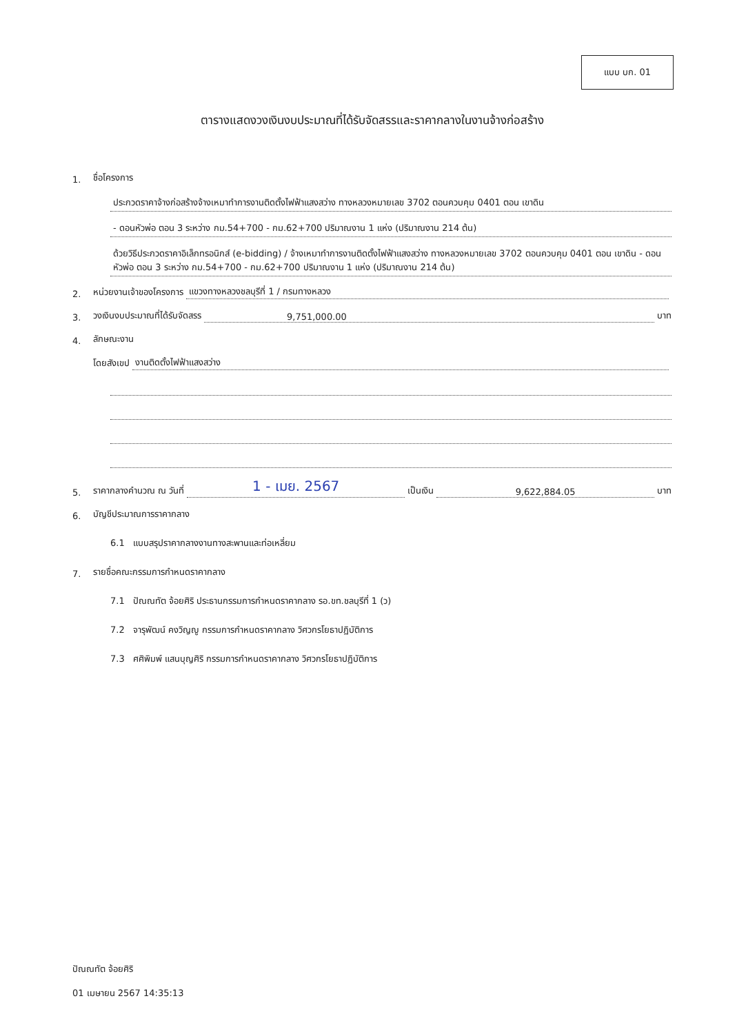แบบ บก. 01
ตารางแสดงวงเงินงบประมาณที่ได้รับจัดสรรและราคากลางในงานจ้างก่อสร้าง
1. ชื่อโครงการ
ประกวดราคาจ้างก่อสร้างจ้างเหมาทำการงานติดตั้งไฟฟ้าแสงสว่าง ทางหลวงหมายเลข 3702 ตอนควบคุม 0401 ตอน เขาดิน
- ดอนหัวพ่อ ตอน 3 ระหว่าง กม.54+700 - กม.62+700 ปริมาณงาน 1 แห่ง (ปริมาณงาน 214 ต้น)
ด้วยวิธีประกวดราคาอิเล็กทรอนิกส์ (e-bidding) / จ้างเหมาทำการงานติดตั้งไฟฟ้าแสงสว่าง ทางหลวงหมายเลข 3702 ตอนควบคุม 0401 ตอน เขาดิน - ดอนหัวพ่อ ตอน 3 ระหว่าง กม.54+700 - กม.62+700 ปริมาณงาน 1 แห่ง (ปริมาณงาน 214 ต้น)
2. หน่วยงานเจ้าของโครงการ แขวงทางหลวงชลบุรีที่ 1 / กรมทางหลวง
3. วงเงินงบประมาณที่ได้รับจัดสรร 9,751,000.00 บาท
4. ลักษณะงาน
โดยสังเขป งานติดตั้งไฟฟ้าแสงสว่าง
5. ราคากลางคำนวณ ณ วันที่ 1 - เมย. 2567 เป็นเงิน 9,622,884.05 บาท
6. บัญชีประมาณการราคากลาง
6.1 แบบสรุปราคากลางงานทางสะพานและท่อเหลี่ยม
7. รายชื่อคณะกรรมการกำหนดราคากลาง
7.1 ปัณณทัต จ้อยศิริ ประธานกรรมการกำหนดราคากลาง รอ.ขท.ชลบุรีที่ 1 (ว)
7.2 จารุพัฒน์ คงวิญญู กรรมการกำหนดราคากลาง วิศวกรโยธาปฏิบัติการ
7.3 ศศิพิมพ์ แสนบุญศิริ กรรมการกำหนดราคากลาง วิศวกรโยธาปฏิบัติการ
ปัณณทัต จ้อยศิริ
01 เมษายน 2567 14:35:13